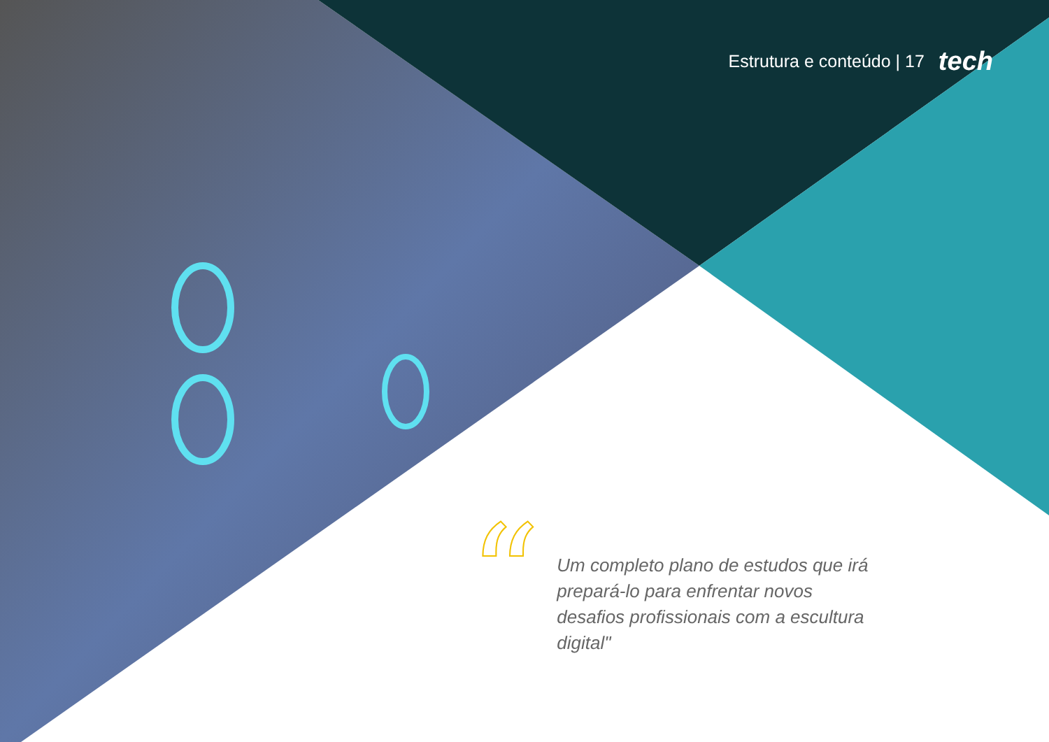Estrutura e conteúdo | 17 tech
“
Um completo plano de estudos que irá prepará-lo para enfrentar novos desafios profissionais com a escultura digital"